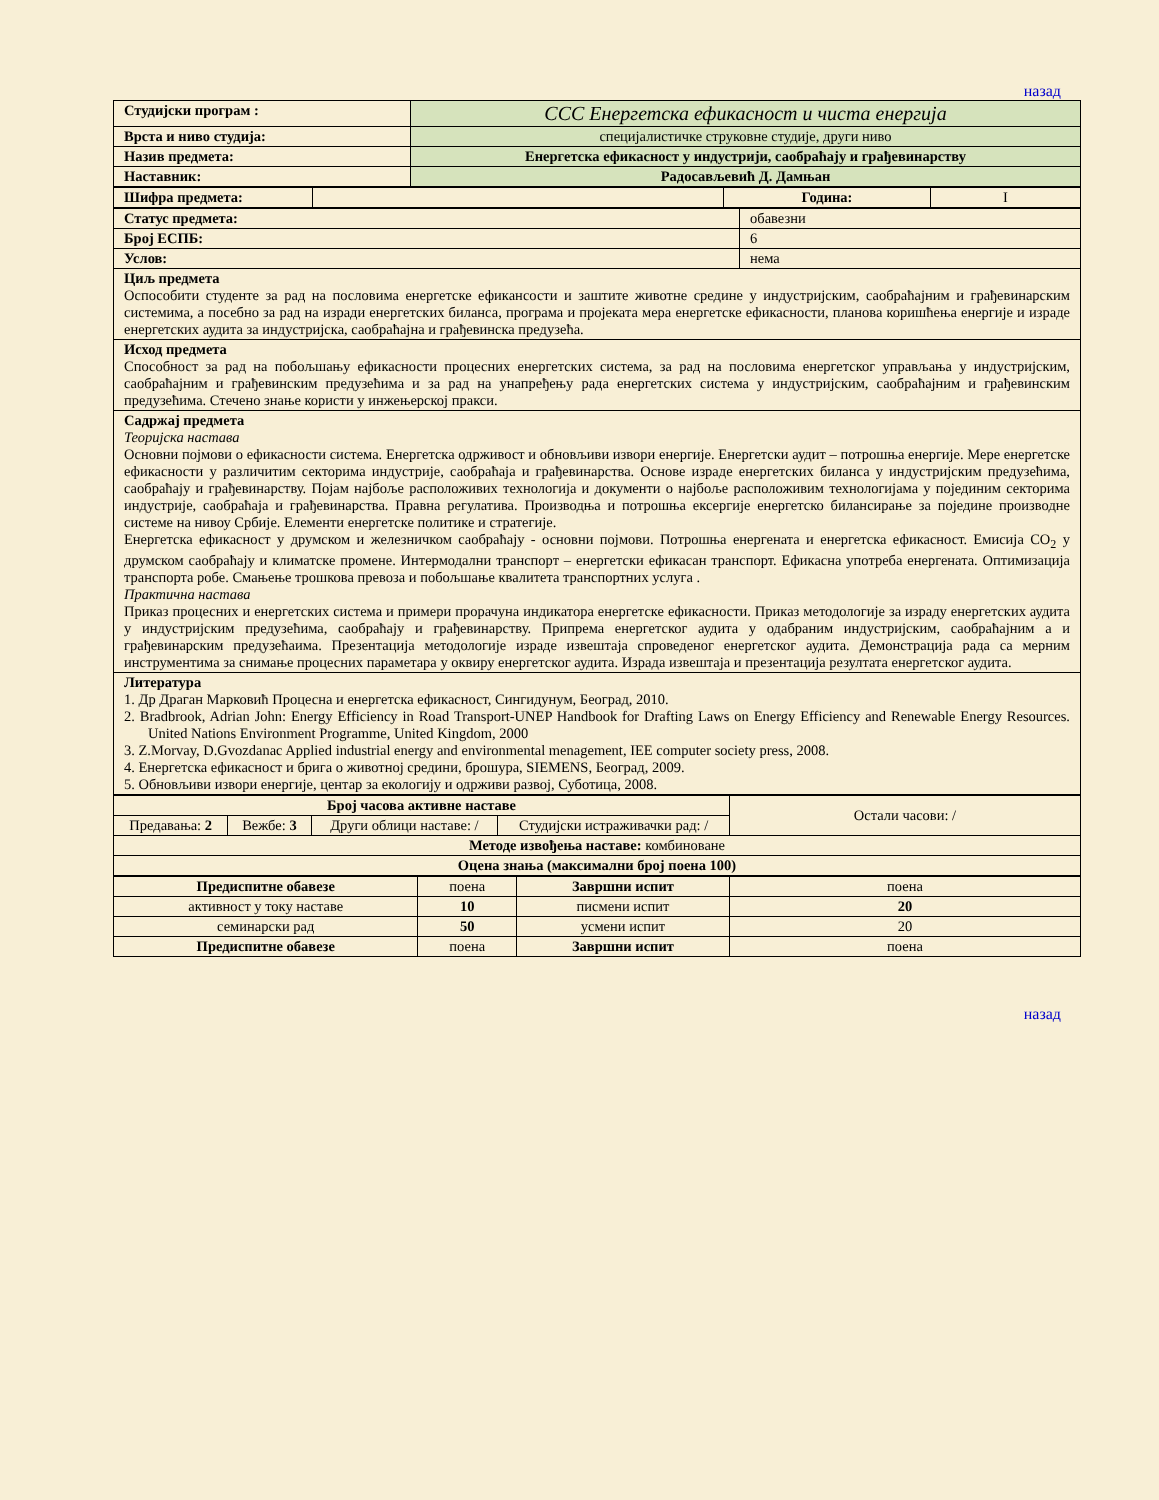назад
| Студијски програм : | ССС Енергетска ефикасност и чиста енергија |
| Врста и ниво студија: | специјалистичке струковне студије, други ниво |
| Назив предмета: | Енергетска ефикасност у индустрији, саобраћају и грађевинарству |
| Наставник: | Радосављевић Д. Дамњан |
| Шифра предмета: | | Година: | I |
| Статус предмета: | обавезни |
| Број ЕСПБ: | 6 |
| Услов: | нема |
| Циљ предмета Оспособити студенте за рад на пословима енергетске ефиканс­ости и заштите животне средине у индустријским, саобраћајним и грађевинарским системима, а посебно за рад на изради енергетских биланса, програма и пројеката мера енергетске ефикасности, планова коришћења енергије и израде енергетских аудита за индустријска, саобраћајна и грађевинска предузећа. | |
| Исход предмета Способност за рад на побољшању ефикасности процесних енергетских система, за рад на пословима енергетског управљања у индустријским, саобраћајним и грађевинским предузећима и за рад на унапређењу рада енергетских система у индустријским, саобраћајним и грађевинским предузећима. Стечено знање користи у инжењерској пракси. | |
| Садржај предмета Теоријска настава Основни појмови о ефикасности система. Енергетска одрживост и обновљиви извори енергије. Енергетски аудит – потрошња енергије. Мере енергетске ефикасности у различитим секторима индустрије, саобраћаја и грађевинарства. Основе израде енергетских биланса у индустријским предузећима, саобраћају и грађевинарству. Појам најбоље расположивих технологија и документи о најбоље расположивим технологијама у појединим секторима индустрије, саобраћаја и грађевинарства. Правна регулатива. Производња и потрошња ексергије енергетско билансирање за поједине производне системе на нивоу Србије. Елементи енергетске политике и стратегије. Енергетска ефикасност у друмском и железничком саобраћају - основни појмови. Потрошња енергената и енергетска ефикасност. Емисија CO<sub>2</sub> у друмском саобраћају и климатске промене. Интермодални транспорт – енергетски ефикасан транспорт. Ефикасна употреба енергената. Оптимизација транспорта робе. Смањење трошкова превоза и побољшање квалитета транспортних услуга . Практична настава Приказ процесних и енергетских система и примери прорачуна индикатора енергетске ефикасности. Приказ методологије за израду енергетских аудита у индустријским предузећима, саобраћају и грађевинарству. Припрема енергетског аудита у одабраним индустријским, саобраћајним а и грађевинарским предузећаима. Презентација методологије израде извештаја спроведеног енергетског аудита. Демонстрација рада са мерним инструментима за снимање процесних параметара у оквиру енергетског аудита. Израда извештаја и презентација резултата енергетског аудита. | |
| Литература 1. Др Драган Марковић Процесна и енергетска ефикасност, Сингидунум, Београд, 2010. 2. Bradbrook, Adrian John: Energy Efficiency in Road Transport-UNEP Handbook for Drafting Laws on Energy Efficiency and Renewable Energy Resources. United Nations Environment Programme, United Kingdom, 2000 3. Z.Morvay, D.Gvozdanac Applied industrial energy and environmental menagement, IEE computer society press, 2008. 4. Енергетска ефикасност и брига о животној средини, брошура, SIEMENS, Београд, 2009. 5. Обновљиви извори енергије, центар за екологију и одрживи развој, Суботица, 2008. | |
| Број часова активне наставе | | | | Остали часови: / |
| Предавања: 2 | Вежбе: 3 | Други облици наставе: / | Студијски истраживачки рад: / | |
| Методе извођења наставе: комбиноване | | | | |
| Оцена знања (максимални број поена 100) | | | | |
| Предиспитне обавезе | поена | Завршни испит | поена |
| активност у току наставе | 10 | писмени испит | 20 |
| семинарски рад | 50 | усмени испит | 20 |
| Предиспитне обавезе | поена | Завршни испит | поена |
назад